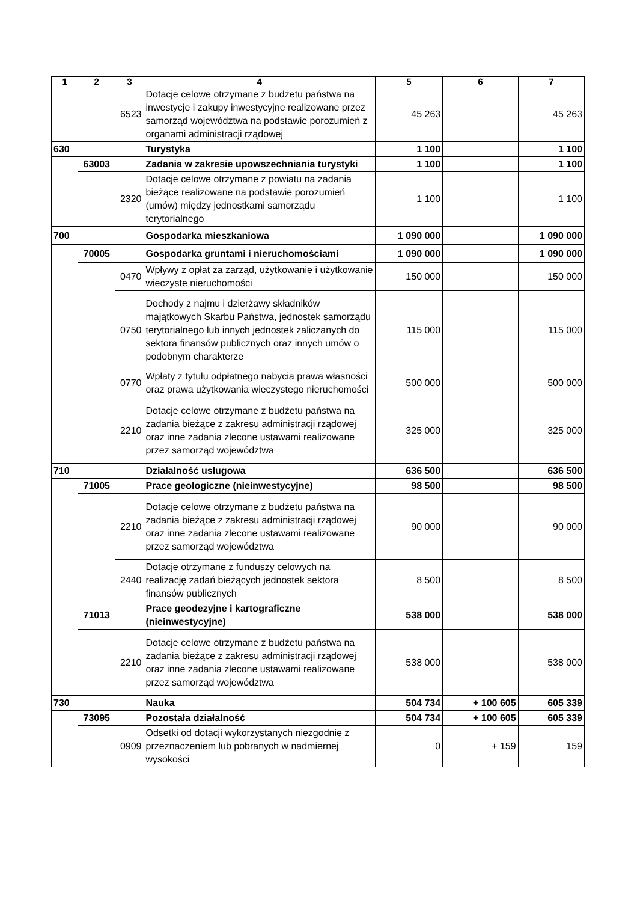| 1 | 2 | 3 | 4 | 5 | 6 | 7 |
| --- | --- | --- | --- | --- | --- | --- |
| | | 6523 | Dotacje celowe otrzymane z budżetu państwa na inwestycje i zakupy inwestycyjne realizowane przez samorząd województwa na podstawie porozumień z organami administracji rządowej | 45 263 | | 45 263 |
| 630 | | | Turystyka | 1 100 | | 1 100 |
| | 63003 | | Zadania w zakresie upowszechniania turystyki | 1 100 | | 1 100 |
| | | 2320 | Dotacje celowe otrzymane z powiatu na zadania bieżące realizowane na podstawie porozumień (umów) między jednostkami samorządu terytorialnego | 1 100 | | 1 100 |
| 700 | | | Gospodarka mieszkaniowa | 1 090 000 | | 1 090 000 |
| | 70005 | | Gospodarka gruntami i nieruchomościami | 1 090 000 | | 1 090 000 |
| | | 0470 | Wpływy z opłat za zarząd, użytkowanie i użytkowanie wieczyste nieruchomości | 150 000 | | 150 000 |
| | | 0750 | Dochody z najmu i dzierżawy składników majątkowych Skarbu Państwa, jednostek samorządu terytorialnego lub innych jednostek zaliczanych do sektora finansów publicznych oraz innych umów o podobnym charakterze | 115 000 | | 115 000 |
| | | 0770 | Wpłaty z tytułu odpłatnego nabycia prawa własności oraz prawa użytkowania wieczystego nieruchomości | 500 000 | | 500 000 |
| | | 2210 | Dotacje celowe otrzymane z budżetu państwa na zadania bieżące z zakresu administracji rządowej oraz inne zadania zlecone ustawami realizowane przez samorząd województwa | 325 000 | | 325 000 |
| 710 | | | Działalność usługowa | 636 500 | | 636 500 |
| | 71005 | | Prace geologiczne (nieinwestycyjne) | 98 500 | | 98 500 |
| | | 2210 | Dotacje celowe otrzymane z budżetu państwa na zadania bieżące z zakresu administracji rządowej oraz inne zadania zlecone ustawami realizowane przez samorząd województwa | 90 000 | | 90 000 |
| | | 2440 | Dotacje otrzymane z funduszy celowych na realizację zadań bieżących jednostek sektora finansów publicznych | 8 500 | | 8 500 |
| | 71013 | | Prace geodezyjne i kartograficzne (nieinwestycyjne) | 538 000 | | 538 000 |
| | | 2210 | Dotacje celowe otrzymane z budżetu państwa na zadania bieżące z zakresu administracji rządowej oraz inne zadania zlecone ustawami realizowane przez samorząd województwa | 538 000 | | 538 000 |
| 730 | | | Nauka | 504 734 | + 100 605 | 605 339 |
| | 73095 | | Pozostała działalność | 504 734 | + 100 605 | 605 339 |
| | | 0909 | Odsetki od dotacji wykorzystanych niezgodnie z przeznaczeniem lub pobranych w nadmiernej wysokości | 0 | + 159 | 159 |